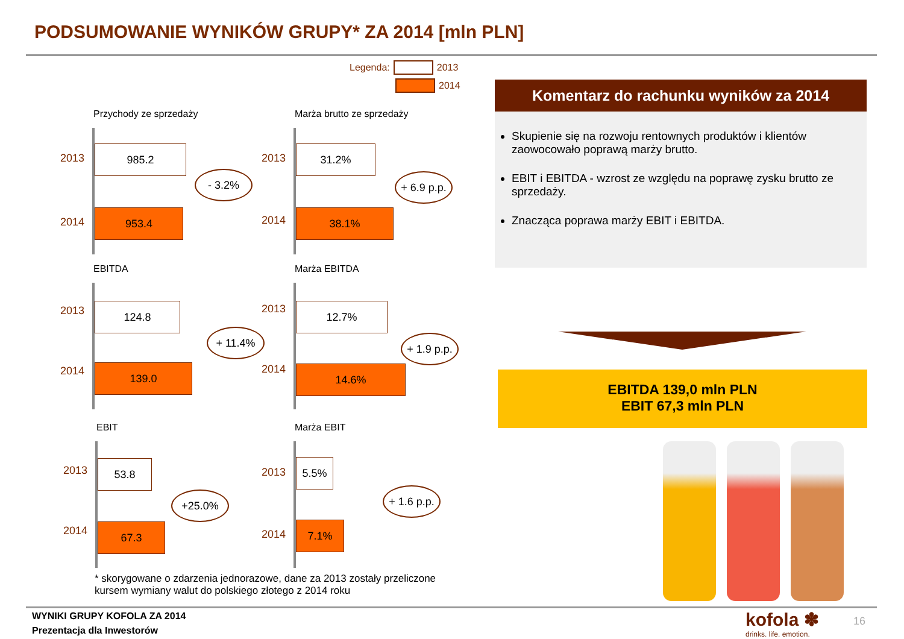PODSUMOWANIE WYNIKÓW GRUPY* ZA 2014 [mln PLN]
Legenda: 2013
2014
Przychody ze sprzedaży
2013
985.2
- 3.2%
2014
953.4
Marża brutto ze sprzedaży
2013
31.2%
+ 6.9 p.p.
2014
38.1%
EBITDA
2013 124.8
+ 11.4%
2014 139.0
Marża EBITDA
2013 12.7%
+ 1.9 p.p.
2014 14.6%
EBIT
2013 53.8
+25.0%
2014 67.3
Marża EBIT
2013
5.5%
+ 1.6 p.p.
2014
7.1%
* skorygowane o zdarzenia jednorazowe, dane za 2013 zostały przeliczone
kursem wymiany walut do polskiego złotego z 2014 roku
Komentarz do rachunku wyników za 2014
Skupienie się na rozwoju rentownych produktów i klientów zaowocowało poprawą marży brutto.
EBIT i EBITDA - wzrost ze względu na poprawę zysku brutto ze sprzedaży.
Znacząca poprawa marży EBIT i EBITDA.
EBITDA 139,0 mln PLN
EBIT 67,3 mln PLN
WYNIKI GRUPY KOFOLA ZA 2014
Prezentacja dla Inwestorów
kofola ✽
drinks. life. emotion.
16